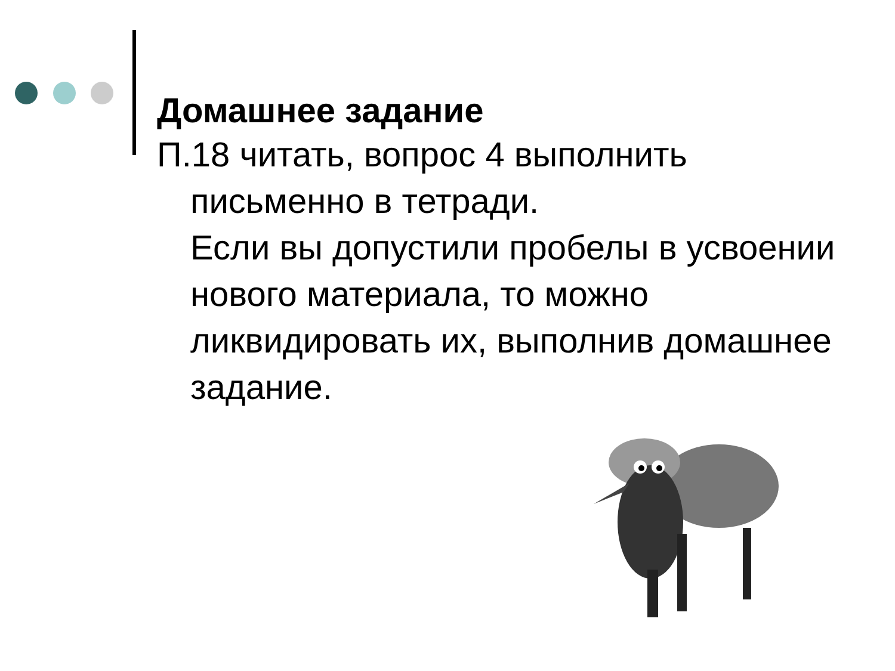Домашнее задание
П.18 читать, вопрос 4 выполнить письменно в тетради.
Если вы допустили пробелы в усвоении нового материала, то можно ликвидировать их, выполнив домашнее задание.